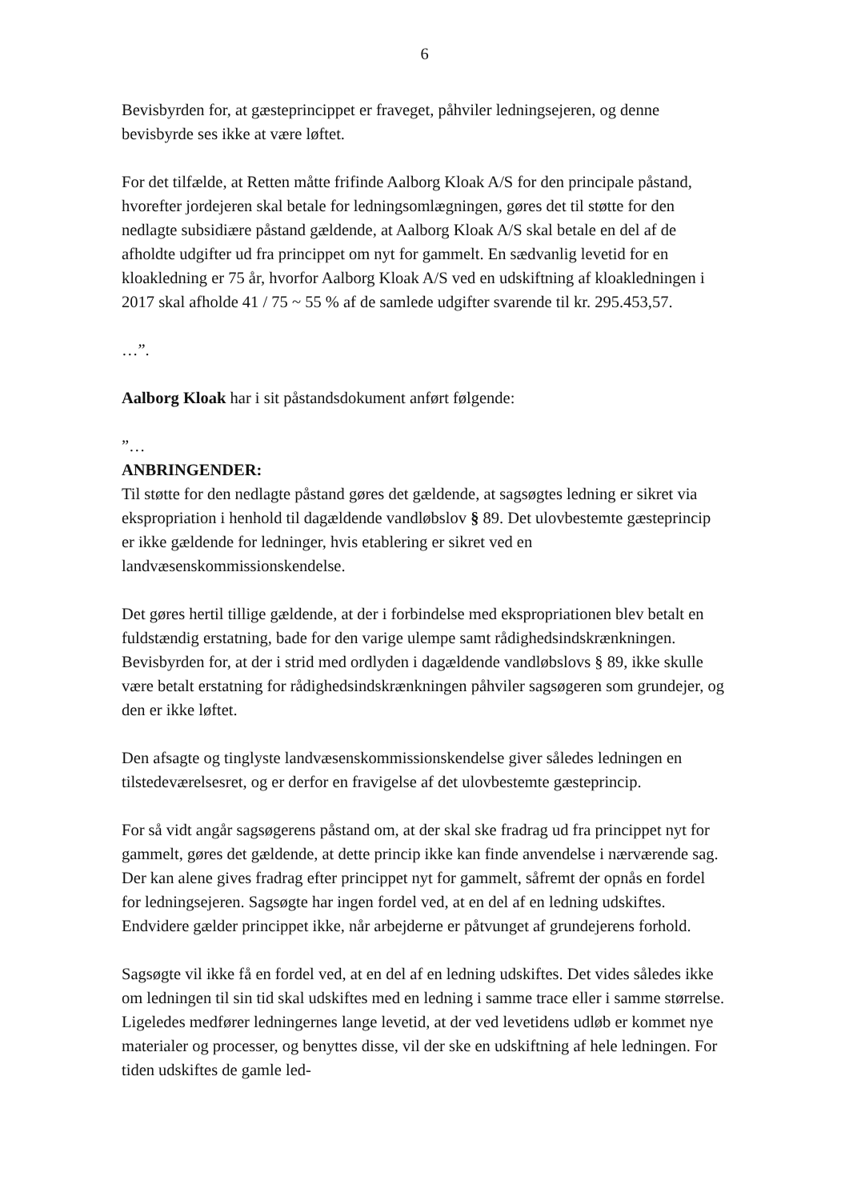6
Bevisbyrden for, at gæsteprincippet er fraveget, påhviler ledningsejeren, og denne bevisbyrde ses ikke at være løftet.
For det tilfælde, at Retten måtte frifinde Aalborg Kloak A/S for den principale påstand, hvorefter jordejeren skal betale for ledningsomlægningen, gøres det til støtte for den nedlagte subsidiære påstand gældende, at Aalborg Kloak A/S skal betale en del af de afholdte udgifter ud fra princippet om nyt for gammelt. En sædvanlig levetid for en kloakledning er 75 år, hvorfor Aalborg Kloak A/S ved en udskiftning af kloakledningen i 2017 skal afholde 41 / 75 ~ 55 % af de samlede udgifter svarende til kr. 295.453,57.
…”.
Aalborg Kloak har i sit påstandsdokument anført følgende:
”…
ANBRINGENDER:
Til støtte for den nedlagte påstand gøres det gældende, at sagsøgtes ledning er sikret via ekspropriation i henhold til dagældende vandløbslov § 89. Det ulovbestemte gæsteprincip er ikke gældende for ledninger, hvis etablering er sikret ved en landvæsenskommissionskendelse.
Det gøres hertil tillige gældende, at der i forbindelse med ekspropriationen blev betalt en fuldstændig erstatning, bade for den varige ulempe samt rådighedsindskrænkningen. Bevisbyrden for, at der i strid med ordlyden i dagældende vandløbslovs § 89, ikke skulle være betalt erstatning for rådighedsindskrænkningen påhviler sagsøgeren som grundejer, og den er ikke løftet.
Den afsagte og tinglyste landvæsenskommissionskendelse giver således ledningen en tilstedeværelsesret, og er derfor en fravigelse af det ulovbestemte gæsteprincip.
For så vidt angår sagsøgerens påstand om, at der skal ske fradrag ud fra princippet nyt for gammelt, gøres det gældende, at dette princip ikke kan finde anvendelse i nærværende sag. Der kan alene gives fradrag efter princippet nyt for gammelt, såfremt der opnås en fordel for ledningsejeren. Sagsøgte har ingen fordel ved, at en del af en ledning udskiftes. Endvidere gælder princippet ikke, når arbejderne er påtvunget af grundejerens forhold.
Sagsøgte vil ikke få en fordel ved, at en del af en ledning udskiftes. Det vides således ikke om ledningen til sin tid skal udskiftes med en ledning i samme trace eller i samme størrelse. Ligeledes medfører ledningernes lange levetid, at der ved levetidens udløb er kommet nye materialer og processer, og benyttes disse, vil der ske en udskiftning af hele ledningen. For tiden udskiftes de gamle led-